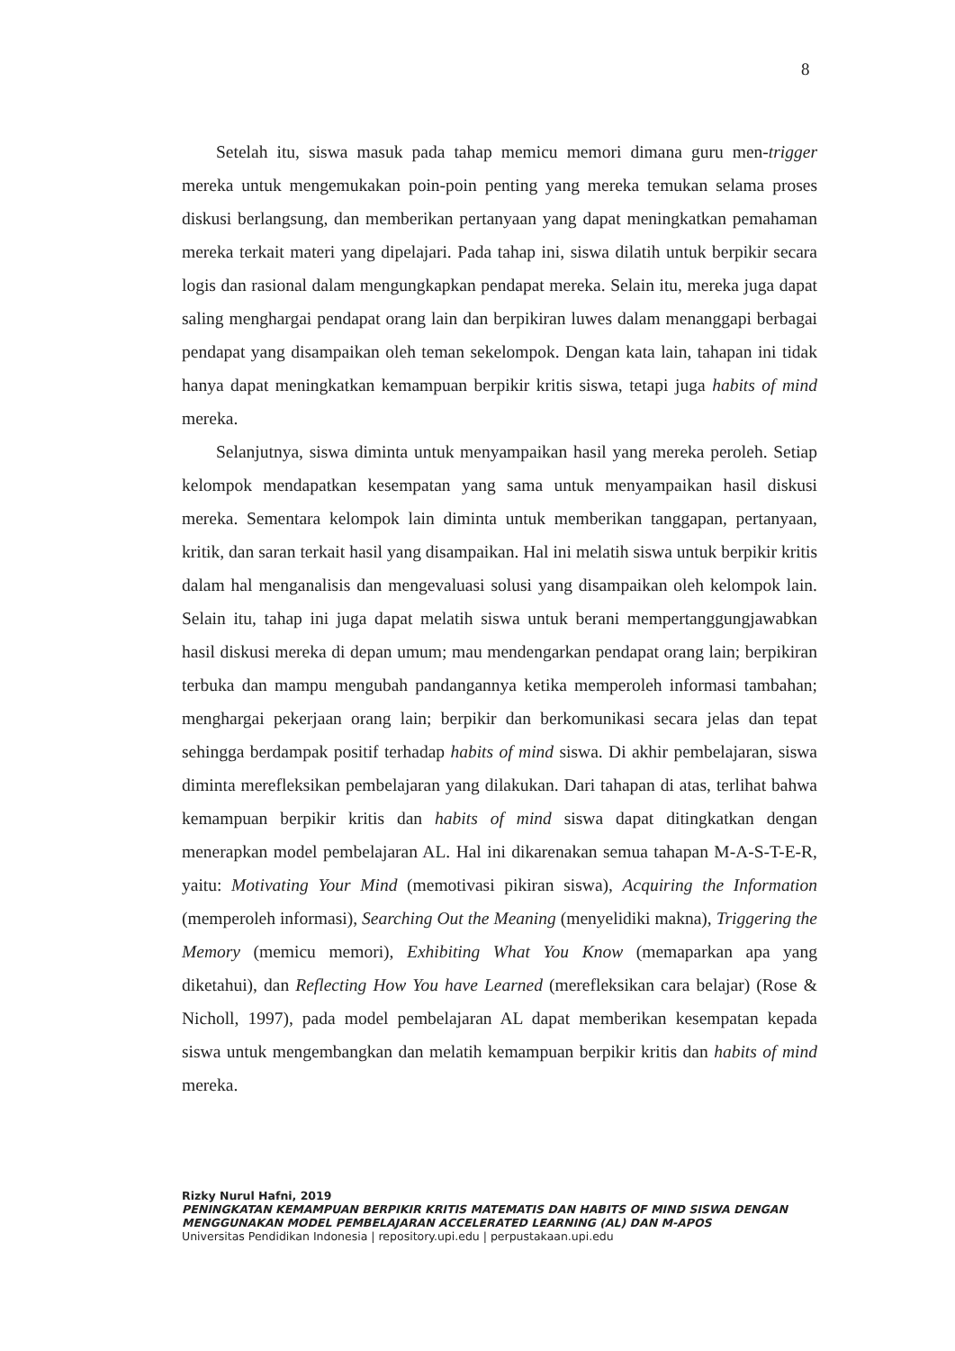8
Setelah itu, siswa masuk pada tahap memicu memori dimana guru men-trigger mereka untuk mengemukakan poin-poin penting yang mereka temukan selama proses diskusi berlangsung, dan memberikan pertanyaan yang dapat meningkatkan pemahaman mereka terkait materi yang dipelajari. Pada tahap ini, siswa dilatih untuk berpikir secara logis dan rasional dalam mengungkapkan pendapat mereka. Selain itu, mereka juga dapat saling menghargai pendapat orang lain dan berpikiran luwes dalam menanggapi berbagai pendapat yang disampaikan oleh teman sekelompok. Dengan kata lain, tahapan ini tidak hanya dapat meningkatkan kemampuan berpikir kritis siswa, tetapi juga habits of mind mereka.
Selanjutnya, siswa diminta untuk menyampaikan hasil yang mereka peroleh. Setiap kelompok mendapatkan kesempatan yang sama untuk menyampaikan hasil diskusi mereka. Sementara kelompok lain diminta untuk memberikan tanggapan, pertanyaan, kritik, dan saran terkait hasil yang disampaikan. Hal ini melatih siswa untuk berpikir kritis dalam hal menganalisis dan mengevaluasi solusi yang disampaikan oleh kelompok lain. Selain itu, tahap ini juga dapat melatih siswa untuk berani mempertanggungjawabkan hasil diskusi mereka di depan umum; mau mendengarkan pendapat orang lain; berpikiran terbuka dan mampu mengubah pandangannya ketika memperoleh informasi tambahan; menghargai pekerjaan orang lain; berpikir dan berkomunikasi secara jelas dan tepat sehingga berdampak positif terhadap habits of mind siswa. Di akhir pembelajaran, siswa diminta merefleksikan pembelajaran yang dilakukan. Dari tahapan di atas, terlihat bahwa kemampuan berpikir kritis dan habits of mind siswa dapat ditingkatkan dengan menerapkan model pembelajaran AL. Hal ini dikarenakan semua tahapan M-A-S-T-E-R, yaitu: Motivating Your Mind (memotivasi pikiran siswa), Acquiring the Information (memperoleh informasi), Searching Out the Meaning (menyelidiki makna), Triggering the Memory (memicu memori), Exhibiting What You Know (memaparkan apa yang diketahui), dan Reflecting How You have Learned (merefleksikan cara belajar) (Rose & Nicholl, 1997), pada model pembelajaran AL dapat memberikan kesempatan kepada siswa untuk mengembangkan dan melatih kemampuan berpikir kritis dan habits of mind mereka.
Rizky Nurul Hafni, 2019
PENINGKATAN KEMAMPUAN BERPIKIR KRITIS MATEMATIS DAN HABITS OF MIND SISWA DENGAN MENGGUNAKAN MODEL PEMBELAJARAN ACCELERATED LEARNING (AL) DAN M-APOS
Universitas Pendidikan Indonesia | repository.upi.edu | perpustakaan.upi.edu